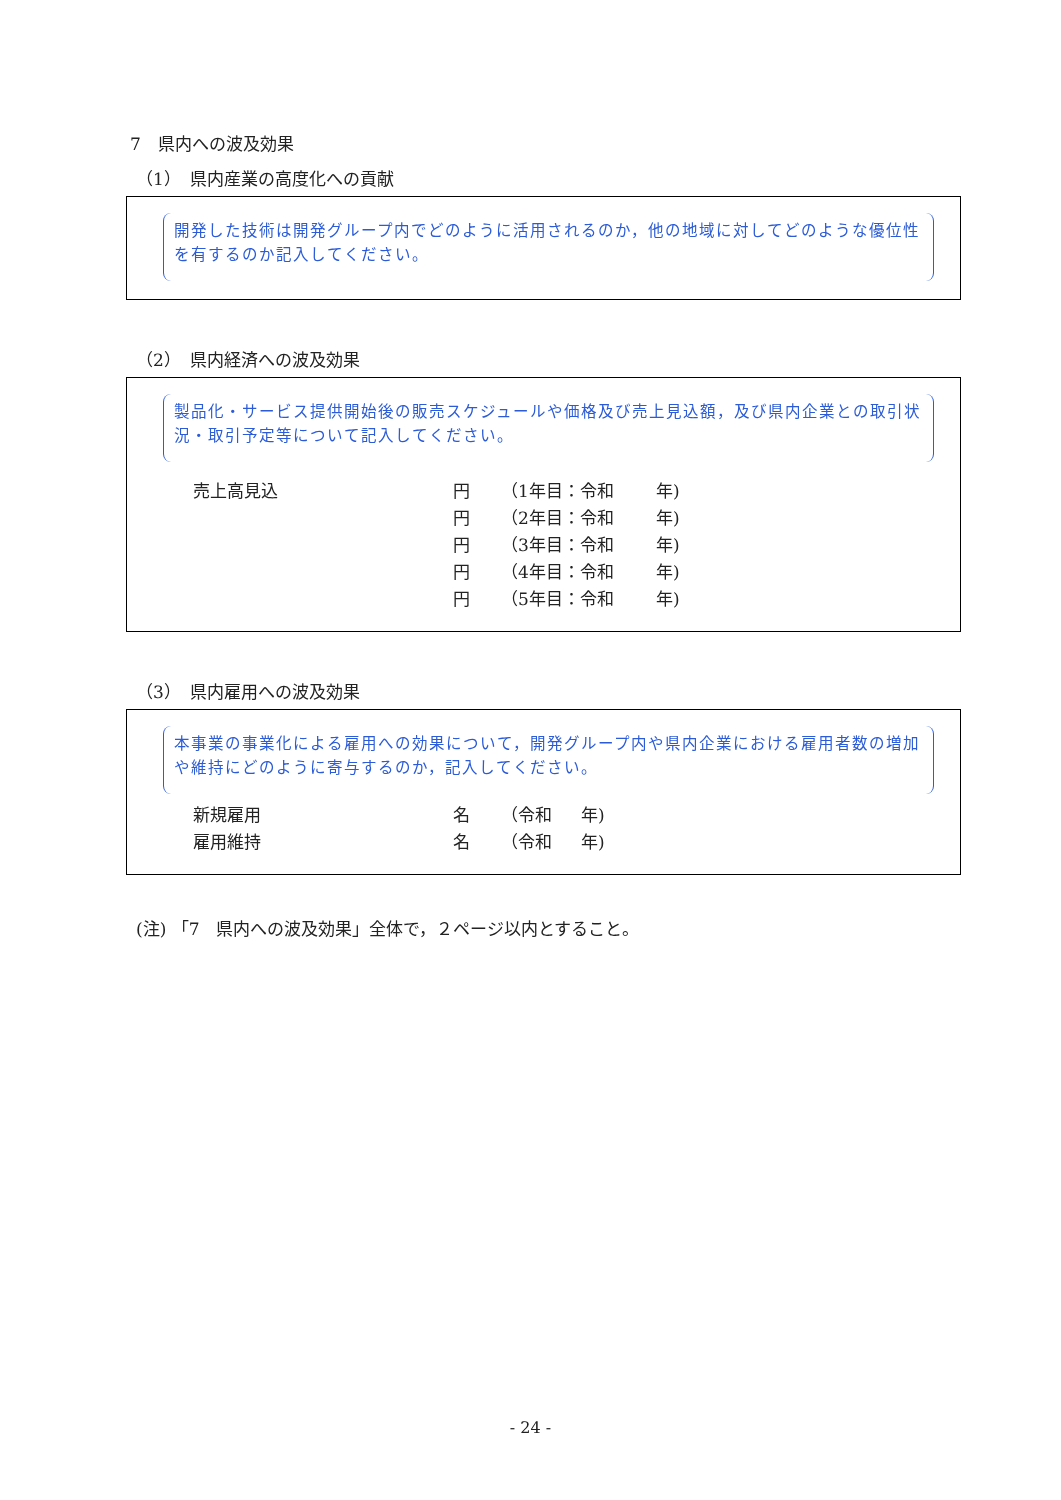7　県内への波及効果
（1）　県内産業の高度化への貢献
開発した技術は開発グループ内でどのように活用されるのか，他の地域に対してどのような優位性を有するのか記入してください。
（2）　県内経済への波及効果
製品化・サービス提供開始後の販売スケジュールや価格及び売上見込額，及び県内企業との取引状況・取引予定等について記入してください。
| 売上高見込 | 円 | （1年目：令和 | 年) |
| | 円 | （2年目：令和 | 年) |
| | 円 | （3年目：令和 | 年) |
| | 円 | （4年目：令和 | 年) |
| | 円 | （5年目：令和 | 年) |
（3）　県内雇用への波及効果
本事業の事業化による雇用への効果について，開発グループ内や県内企業における雇用者数の増加や維持にどのように寄与するのか，記入してください。
| 新規雇用 | 名 | （令和 | 年) |
| 雇用維持 | 名 | （令和 | 年) |
(注) 「7　県内への波及効果」全体で，２ページ以内とすること。
- 24 -